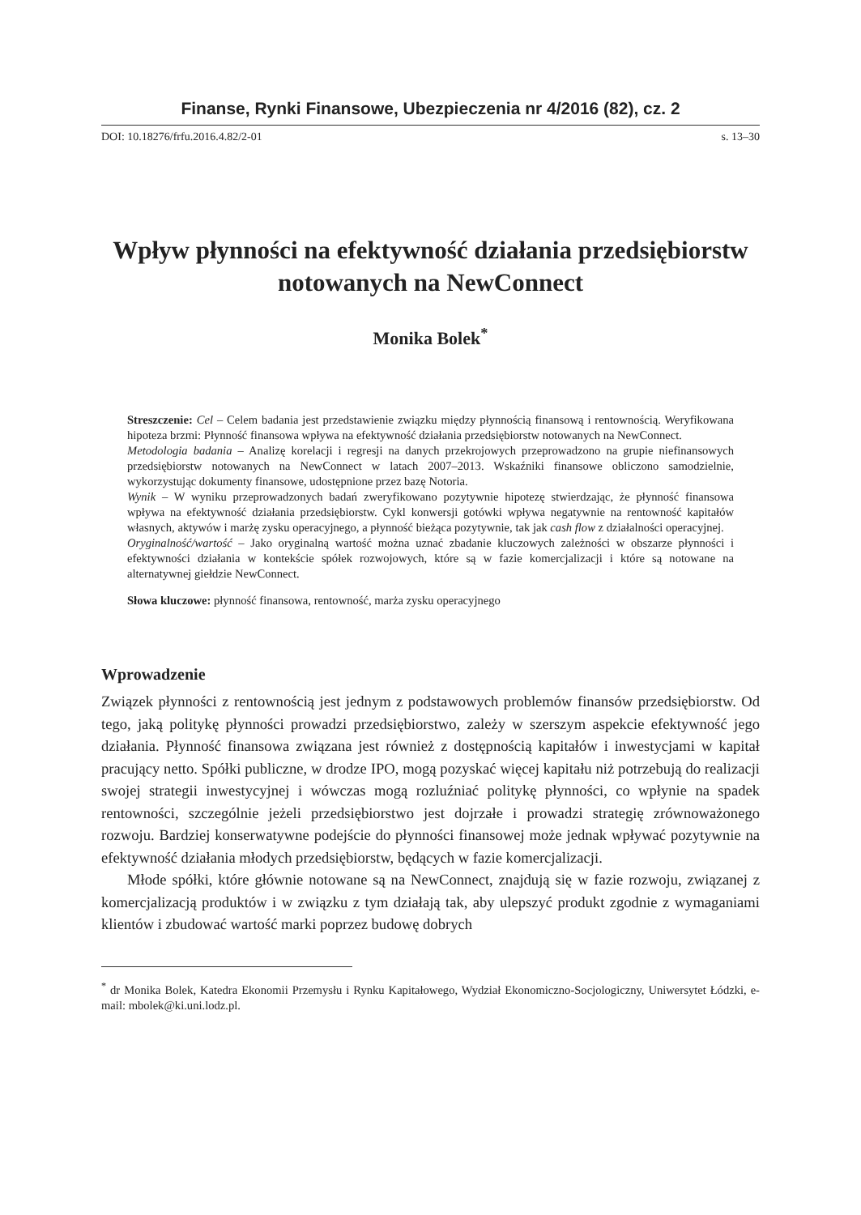Finanse, Rynki Finansowe, Ubezpieczenia nr 4/2016 (82), cz. 2
DOI: 10.18276/frfu.2016.4.82/2-01 s. 13–30
Wpływ płynności na efektywność działania przedsiębiorstw notowanych na NewConnect
Monika Bolek<sup>*</sup>
Streszczenie: Cel – Celem badania jest przedstawienie związku między płynnością finansową i rentownością. Weryfikowana hipoteza brzmi: Płynność finansowa wpływa na efektywność działania przedsiębiorstw notowanych na NewConnect.
Metodologia badania – Analizę korelacji i regresji na danych przekrojowych przeprowadzono na grupie niefinansowych przedsiębiorstw notowanych na NewConnect w latach 2007–2013. Wskaźniki finansowe obliczono samodzielnie, wykorzystując dokumenty finansowe, udostępnione przez bazę Notoria.
Wynik – W wyniku przeprowadzonych badań zweryfikowano pozytywnie hipotezę stwierdzając, że płynność finansowa wpływa na efektywność działania przedsiębiorstw. Cykl konwersji gotówki wpływa negatywnie na rentowność kapitałów własnych, aktywów i marżę zysku operacyjnego, a płynność bieżąca pozytywnie, tak jak cash flow z działalności operacyjnej.
Oryginalność/wartość – Jako oryginalną wartość można uznać zbadanie kluczowych zależności w obszarze płynności i efektywności działania w kontekście spółek rozwojowych, które są w fazie komercjalizacji i które są notowane na alternatywnej giełdzie NewConnect.
Słowa kluczowe: płynność finansowa, rentowność, marża zysku operacyjnego
Wprowadzenie
Związek płynności z rentownością jest jednym z podstawowych problemów finansów przedsiębiorstw. Od tego, jaką politykę płynności prowadzi przedsiębiorstwo, zależy w szerszym aspekcie efektywność jego działania. Płynność finansowa związana jest również z dostępnością kapitałów i inwestycjami w kapitał pracujący netto. Spółki publiczne, w drodze IPO, mogą pozyskać więcej kapitału niż potrzebują do realizacji swojej strategii inwestycyjnej i wówczas mogą rozluźniać politykę płynności, co wpłynie na spadek rentowności, szczególnie jeżeli przedsiębiorstwo jest dojrzałe i prowadzi strategię zrównoważonego rozwoju. Bardziej konserwatywne podejście do płynności finansowej może jednak wpływać pozytywnie na efektywność działania młodych przedsiębiorstw, będących w fazie komercjalizacji.
Młode spółki, które głównie notowane są na NewConnect, znajdują się w fazie rozwoju, związanej z komercjalizacją produktów i w związku z tym działają tak, aby ulepszyć produkt zgodnie z wymaganiami klientów i zbudować wartość marki poprzez budowę dobrych
<sup>*</sup> dr Monika Bolek, Katedra Ekonomii Przemysłu i Rynku Kapitałowego, Wydział Ekonomiczno-Socjologiczny, Uniwersytet Łódzki, e-mail: mbolek@ki.uni.lodz.pl.